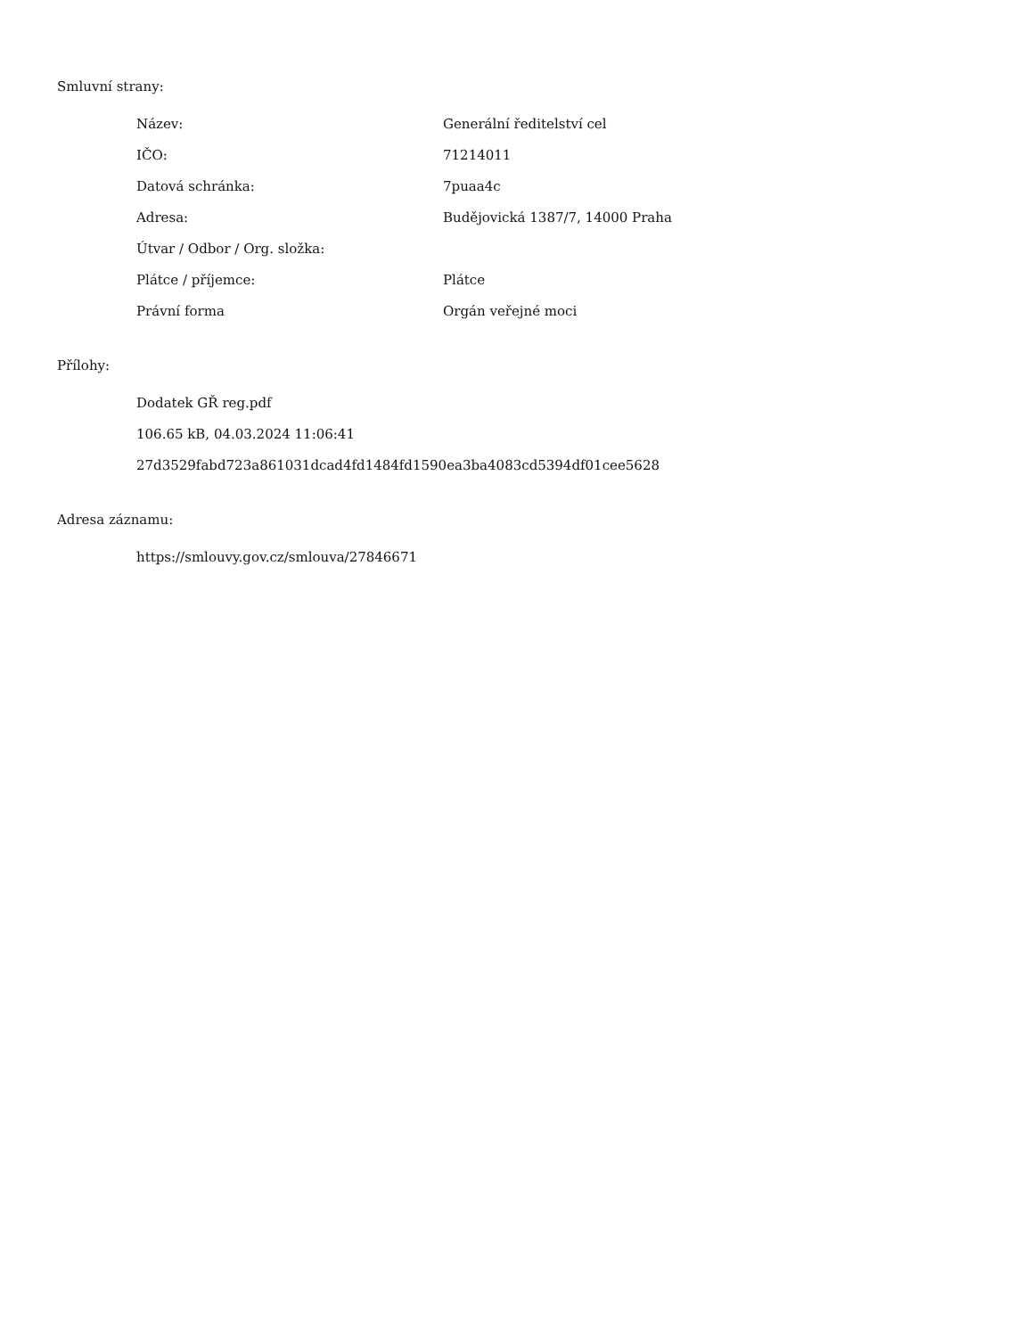Smluvní strany:
| Název: | Generální ředitelství cel |
| IČO: | 71214011 |
| Datová schránka: | 7puaa4c |
| Adresa: | Budějovická 1387/7, 14000 Praha |
| Útvar / Odbor / Org. složka: | |
| Plátce / příjemce: | Plátce |
| Právní forma | Orgán veřejné moci |
Přílohy:
Dodatek GŘ reg.pdf
106.65 kB, 04.03.2024 11:06:41
27d3529fabd723a861031dcad4fd1484fd1590ea3ba4083cd5394df01cee5628
Adresa záznamu:
https://smlouvy.gov.cz/smlouva/27846671